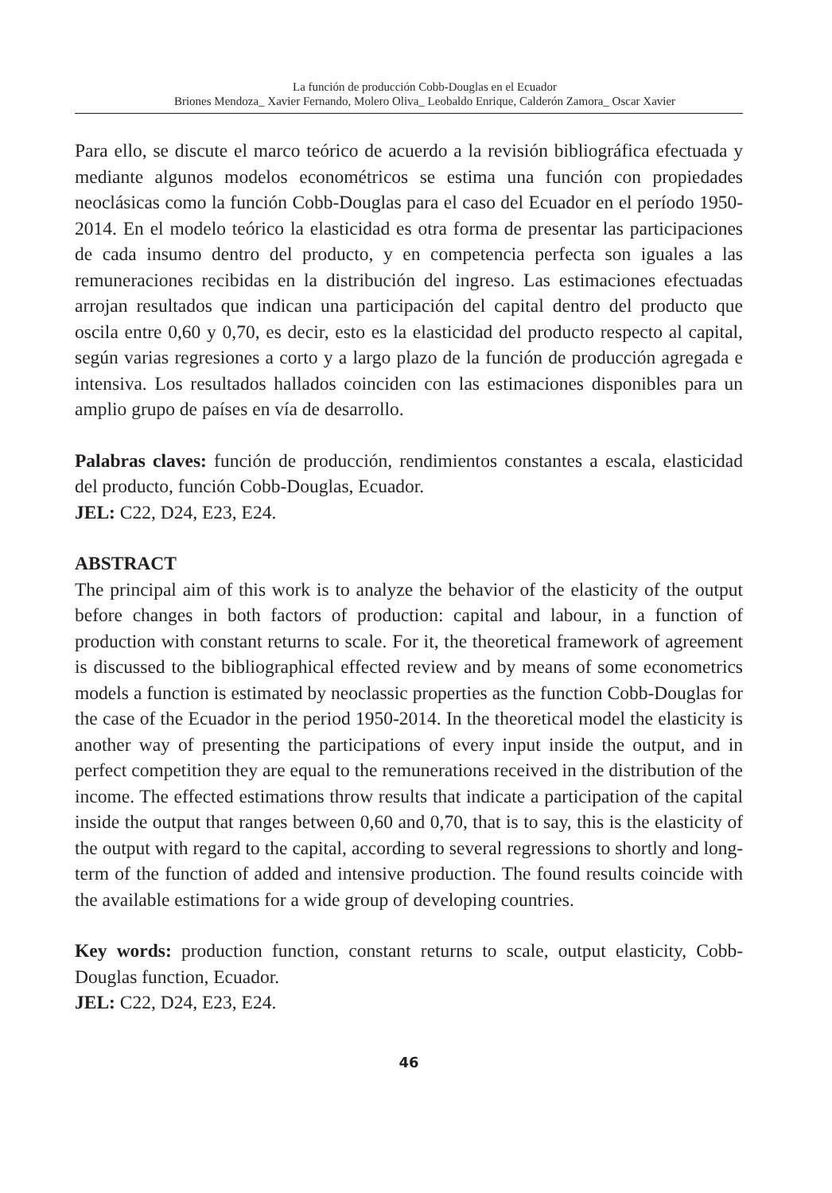La función de producción Cobb-Douglas en el Ecuador
Briones Mendoza_ Xavier Fernando, Molero Oliva_ Leobaldo Enrique, Calderón Zamora_ Oscar Xavier
Para ello, se discute el marco teórico de acuerdo a la revisión bibliográfica efectuada y mediante algunos modelos econométricos se estima una función con propiedades neoclásicas como la función Cobb-Douglas para el caso del Ecuador en el período 1950-2014. En el modelo teórico la elasticidad es otra forma de presentar las participaciones de cada insumo dentro del producto, y en competencia perfecta son iguales a las remuneraciones recibidas en la distribución del ingreso. Las estimaciones efectuadas arrojan resultados que indican una participación del capital dentro del producto que oscila entre 0,60 y 0,70, es decir, esto es la elasticidad del producto respecto al capital, según varias regresiones a corto y a largo plazo de la función de producción agregada e intensiva. Los resultados hallados coinciden con las estimaciones disponibles para un amplio grupo de países en vía de desarrollo.
Palabras claves: función de producción, rendimientos constantes a escala, elasticidad del producto, función Cobb-Douglas, Ecuador.
JEL: C22, D24, E23, E24.
ABSTRACT
The principal aim of this work is to analyze the behavior of the elasticity of the output before changes in both factors of production: capital and labour, in a function of production with constant returns to scale. For it, the theoretical framework of agreement is discussed to the bibliographical effected review and by means of some econometrics models a function is estimated by neoclassic properties as the function Cobb-Douglas for the case of the Ecuador in the period 1950-2014. In the theoretical model the elasticity is another way of presenting the participations of every input inside the output, and in perfect competition they are equal to the remunerations received in the distribution of the income. The effected estimations throw results that indicate a participation of the capital inside the output that ranges between 0,60 and 0,70, that is to say, this is the elasticity of the output with regard to the capital, according to several regressions to shortly and long-term of the function of added and intensive production. The found results coincide with the available estimations for a wide group of developing countries.
Key words: production function, constant returns to scale, output elasticity, Cobb-Douglas function, Ecuador.
JEL: C22, D24, E23, E24.
46